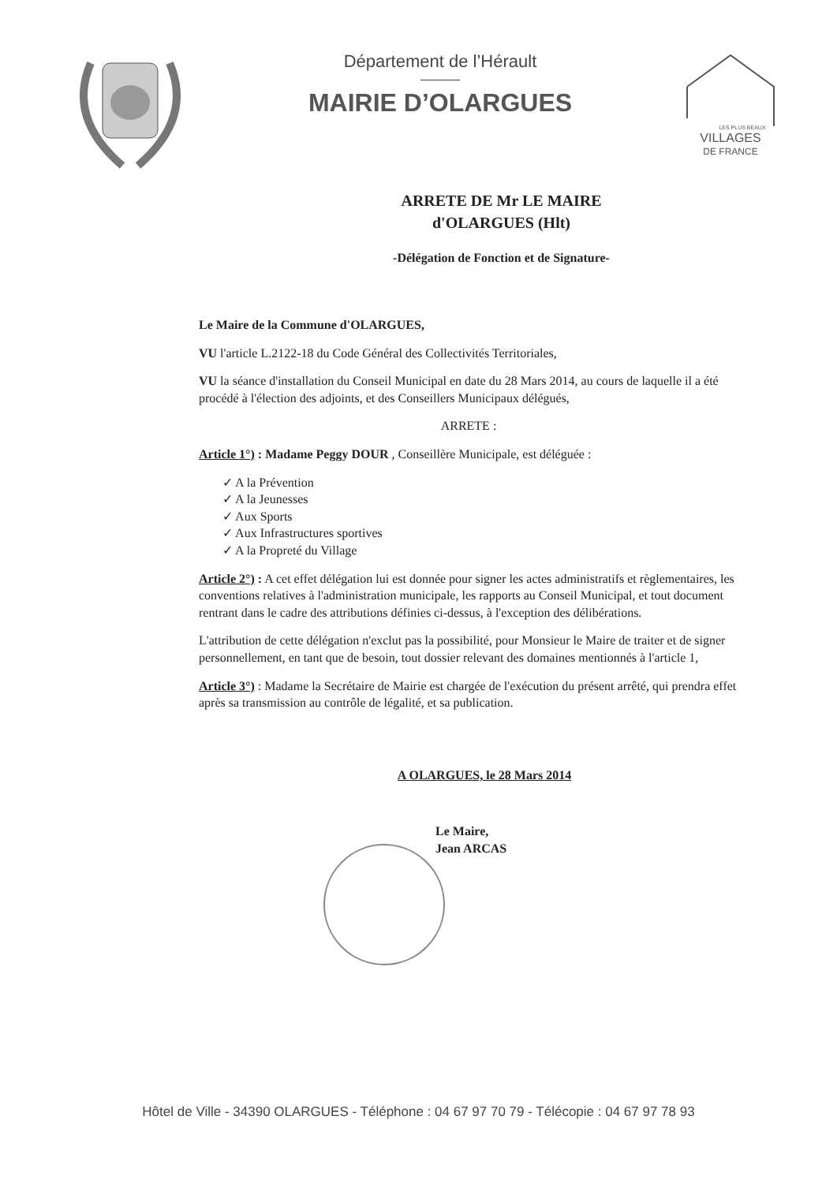Département de l’Hérault
MAIRIE D’OLARGUES
VILLAGES
DE FRANCE
LES PLUS BEAUX
ARRETE DE Mr LE MAIRE
d'OLARGUES (Hlt)
-Délégation de Fonction et de Signature-
Le Maire de la Commune d'OLARGUES,
VU l'article L.2122-18 du Code Général des Collectivités Territoriales,
VU la séance d'installation du Conseil Municipal en date du 28 Mars 2014, au cours de laquelle il a été procédé à l'élection des adjoints, et des Conseillers Municipaux délégués,
ARRETE :
Article 1°) : Madame Peggy DOUR , Conseillère Municipale, est déléguée :
✓ A la Prévention
✓ A la Jeunesses
✓ Aux Sports
✓ Aux Infrastructures sportives
✓ A la Propreté du Village
Article 2°) : A cet effet délégation lui est donnée pour signer les actes administratifs et règlementaires, les conventions relatives à l'administration municipale, les rapports au Conseil Municipal, et tout document rentrant dans le cadre des attributions définies ci-dessus, à l'exception des délibérations.
L'attribution de cette délégation n'exclut pas la possibilité, pour Monsieur le Maire de traiter et de signer personnellement, en tant que de besoin, tout dossier relevant des domaines mentionnés à l'article 1,
Article 3°) : Madame la Secrétaire de Mairie est chargée de l'exécution du présent arrêté, qui prendra effet après sa transmission au contrôle de légalité, et sa publication.
A OLARGUES, le 28 Mars 2014
Le Maire,
Jean ARCAS
Hôtel de Ville - 34390 OLARGUES - Téléphone : 04 67 97 70 79 - Télécopie : 04 67 97 78 93